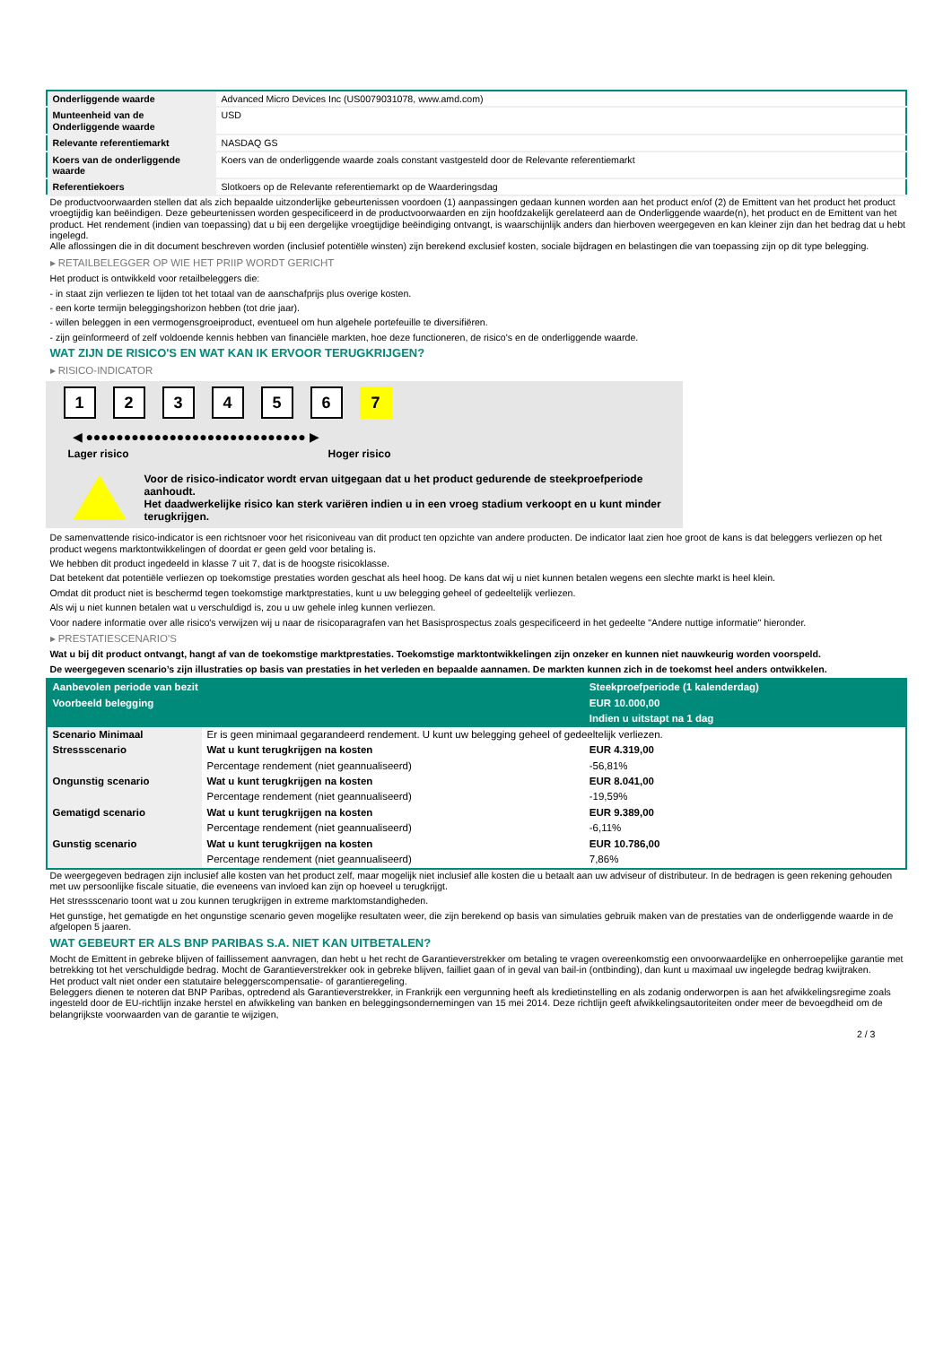| Onderliggende waarde | Advanced Micro Devices Inc (US0079031078, www.amd.com) |
| Munteenheid van de Onderliggende waarde | USD |
| Relevante referentiemarkt | NASDAQ GS |
| Koers van de onderliggende waarde | Koers van de onderliggende waarde zoals constant vastgesteld door de Relevante referentiemarkt |
| Referentiekoers | Slotkoers op de Relevante referentiemarkt op de Waarderingsdag |
De productvoorwaarden stellen dat als zich bepaalde uitzonderlijke gebeurtenissen voordoen (1) aanpassingen gedaan kunnen worden aan het product en/of (2) de Emittent van het product het product vroegtijdig kan beëindigen. Deze gebeurtenissen worden gespecificeerd in de productvoorwaarden en zijn hoofdzakelijk gerelateerd aan de Onderliggende waarde(n), het product en de Emittent van het product. Het rendement (indien van toepassing) dat u bij een dergelijke vroegtijdige beëindiging ontvangt, is waarschijnlijk anders dan hierboven weergegeven en kan kleiner zijn dan het bedrag dat u hebt ingelegd.
Alle aflossingen die in dit document beschreven worden (inclusief potentiële winsten) zijn berekend exclusief kosten, sociale bijdragen en belastingen die van toepassing zijn op dit type belegging.
▸ RETAILBELEGGER OP WIE HET PRIIP WORDT GERICHT
Het product is ontwikkeld voor retailbeleggers die:
- in staat zijn verliezen te lijden tot het totaal van de aanschafprijs plus overige kosten.
- een korte termijn beleggingshorizon hebben (tot drie jaar).
- willen beleggen in een vermogensgroeiproduct, eventueel om hun algehele portefeuille te diversifiëren.
- zijn geïnformeerd of zelf voldoende kennis hebben van financiële markten, hoe deze functioneren, de risico's en de onderliggende waarde.
WAT ZIJN DE RISICO'S EN WAT KAN IK ERVOOR TERUGKRIJGEN?
▸ RISICO-INDICATOR
1234567
◀ ●●●●●●●●●●●●●●●●●●●●●●●●●●●●● ▶
Lager risico Hoger risico
Voor de risico-indicator wordt ervan uitgegaan dat u het product gedurende de steekproefperiode aanhoudt.
Het daadwerkelijke risico kan sterk variëren indien u in een vroeg stadium verkoopt en u kunt minder terugkrijgen.
De samenvattende risico-indicator is een richtsnoer voor het risiconiveau van dit product ten opzichte van andere producten. De indicator laat zien hoe groot de kans is dat beleggers verliezen op het product wegens marktontwikkelingen of doordat er geen geld voor betaling is.
We hebben dit product ingedeeld in klasse 7 uit 7, dat is de hoogste risicoklasse.
Dat betekent dat potentiële verliezen op toekomstige prestaties worden geschat als heel hoog. De kans dat wij u niet kunnen betalen wegens een slechte markt is heel klein.
Omdat dit product niet is beschermd tegen toekomstige marktprestaties, kunt u uw belegging geheel of gedeeltelijk verliezen.
Als wij u niet kunnen betalen wat u verschuldigd is, zou u uw gehele inleg kunnen verliezen.
Voor nadere informatie over alle risico's verwijzen wij u naar de risicoparagrafen van het Basisprospectus zoals gespecificeerd in het gedeelte "Andere nuttige informatie" hieronder.
▸ PRESTATIESCENARIO'S
Wat u bij dit product ontvangt, hangt af van de toekomstige marktprestaties. Toekomstige marktontwikkelingen zijn onzeker en kunnen niet nauwkeurig worden voorspeld.
De weergegeven scenario’s zijn illustraties op basis van prestaties in het verleden en bepaalde aannamen. De markten kunnen zich in de toekomst heel anders ontwikkelen.
| Aanbevolen periode van bezit | | Steekproefperiode (1 kalenderdag) |
| Voorbeeld belegging | | EUR 10.000,00 |
| | | Indien u uitstapt na 1 dag |
| Scenario Minimaal | Er is geen minimaal gegarandeerd rendement. U kunt uw belegging geheel of gedeeltelijk verliezen. | |
| Stressscenario | Wat u kunt terugkrijgen na kosten | EUR 4.319,00 |
| | Percentage rendement (niet geannualiseerd) | -56,81% |
| Ongunstig scenario | Wat u kunt terugkrijgen na kosten | EUR 8.041,00 |
| | Percentage rendement (niet geannualiseerd) | -19,59% |
| Gematigd scenario | Wat u kunt terugkrijgen na kosten | EUR 9.389,00 |
| | Percentage rendement (niet geannualiseerd) | -6,11% |
| Gunstig scenario | Wat u kunt terugkrijgen na kosten | EUR 10.786,00 |
| | Percentage rendement (niet geannualiseerd) | 7,86% |
De weergegeven bedragen zijn inclusief alle kosten van het product zelf, maar mogelijk niet inclusief alle kosten die u betaalt aan uw adviseur of distributeur. In de bedragen is geen rekening gehouden met uw persoonlijke fiscale situatie, die eveneens van invloed kan zijn op hoeveel u terugkrijgt.
Het stressscenario toont wat u zou kunnen terugkrijgen in extreme marktomstandigheden.
Het gunstige, het gematigde en het ongunstige scenario geven mogelijke resultaten weer, die zijn berekend op basis van simulaties gebruik maken van de prestaties van de onderliggende waarde in de afgelopen 5 jaaren.
WAT GEBEURT ER ALS BNP PARIBAS S.A. NIET KAN UITBETALEN?
Mocht de Emittent in gebreke blijven of faillissement aanvragen, dan hebt u het recht de Garantieverstrekker om betaling te vragen overeenkomstig een onvoorwaardelijke en onherroepelijke garantie met betrekking tot het verschuldigde bedrag. Mocht de Garantieverstrekker ook in gebreke blijven, failliet gaan of in geval van bail-in (ontbinding), dan kunt u maximaal uw ingelegde bedrag kwijtraken.
Het product valt niet onder een statutaire beleggerscompensatie- of garantieregeling.
Beleggers dienen te noteren dat BNP Paribas, optredend als Garantieverstrekker, in Frankrijk een vergunning heeft als kredietinstelling en als zodanig onderworpen is aan het afwikkelingsregime zoals ingesteld door de EU-richtlijn inzake herstel en afwikkeling van banken en beleggingsondernemingen van 15 mei 2014. Deze richtlijn geeft afwikkelingsautoriteiten onder meer de bevoegdheid om de belangrijkste voorwaarden van de garantie te wijzigen,
2 / 3